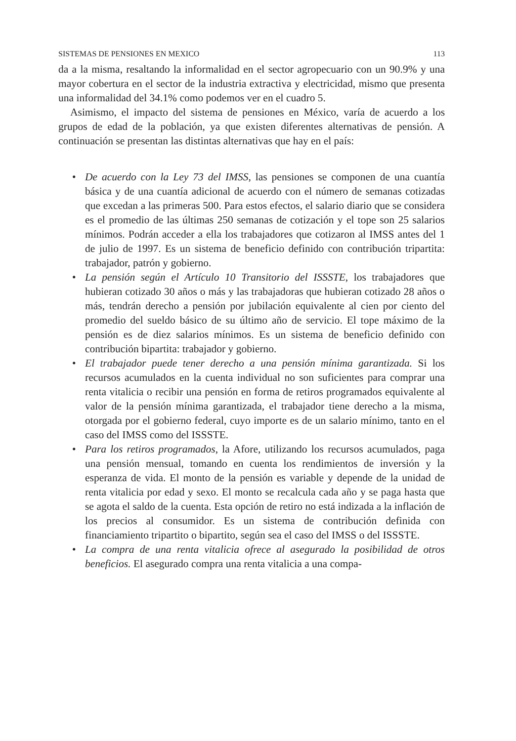SISTEMAS DE PENSIONES EN MEXICO 113
da a la misma, resaltando la informalidad en el sector agropecuario con un 90.9% y una mayor cobertura en el sector de la industria extractiva y electricidad, mismo que presenta una informalidad del 34.1% como podemos ver en el cuadro 5.
Asimismo, el impacto del sistema de pensiones en México, varía de acuerdo a los grupos de edad de la población, ya que existen diferentes alternativas de pensión. A continuación se presentan las distintas alternativas que hay en el país:
• De acuerdo con la Ley 73 del IMSS, las pensiones se componen de una cuantía básica y de una cuantía adicional de acuerdo con el número de semanas cotizadas que excedan a las primeras 500. Para estos efectos, el salario diario que se considera es el promedio de las últimas 250 semanas de cotización y el tope son 25 salarios mínimos. Podrán acceder a ella los trabajadores que cotizaron al IMSS antes del 1 de julio de 1997. Es un sistema de beneficio definido con contribución tripartita: trabajador, patrón y gobierno.
• La pensión según el Artículo 10 Transitorio del ISSSTE, los trabajadores que hubieran cotizado 30 años o más y las trabajadoras que hubieran cotizado 28 años o más, tendrán derecho a pensión por jubilación equivalente al cien por ciento del promedio del sueldo básico de su último año de servicio. El tope máximo de la pensión es de diez salarios mínimos. Es un sistema de beneficio definido con contribución bipartita: trabajador y gobierno.
• El trabajador puede tener derecho a una pensión mínima garantizada. Si los recursos acumulados en la cuenta individual no son suficientes para comprar una renta vitalicia o recibir una pensión en forma de retiros programados equivalente al valor de la pensión mínima garantizada, el trabajador tiene derecho a la misma, otorgada por el gobierno federal, cuyo importe es de un salario mínimo, tanto en el caso del IMSS como del ISSSTE.
• Para los retiros programados, la Afore, utilizando los recursos acumulados, paga una pensión mensual, tomando en cuenta los rendimientos de inversión y la esperanza de vida. El monto de la pensión es variable y depende de la unidad de renta vitalicia por edad y sexo. El monto se recalcula cada año y se paga hasta que se agota el saldo de la cuenta. Esta opción de retiro no está indizada a la inflación de los precios al consumidor. Es un sistema de contribución definida con financiamiento tripartito o bipartito, según sea el caso del IMSS o del ISSSTE.
• La compra de una renta vitalicia ofrece al asegurado la posibilidad de otros beneficios. El asegurado compra una renta vitalicia a una compa-